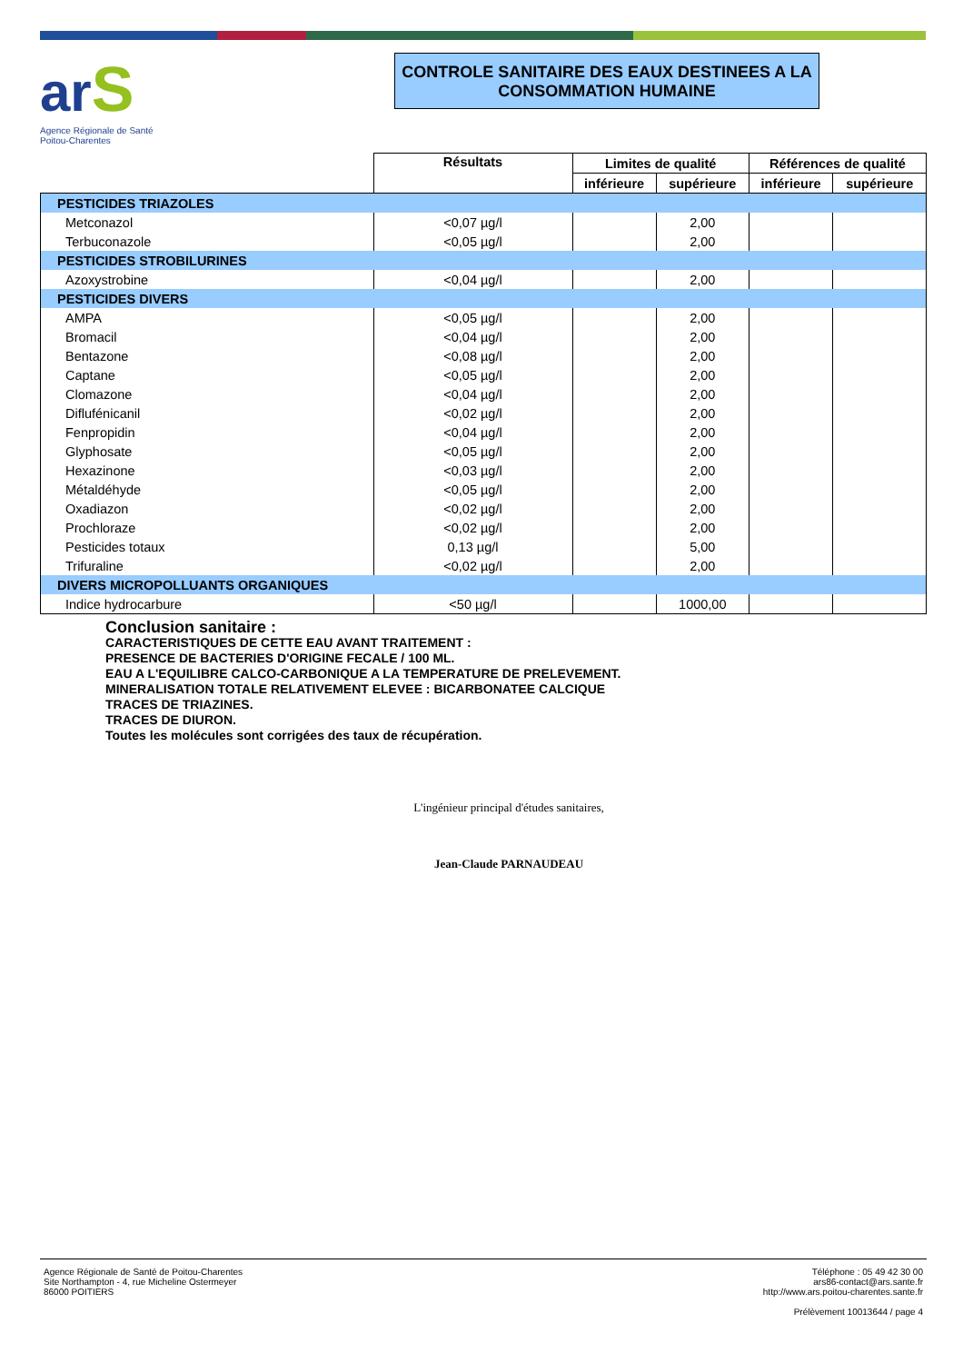ar S
Agence Régionale de Santé
Poitou-Charentes
CONTROLE SANITAIRE DES EAUX DESTINEES A LA CONSOMMATION HUMAINE
| | Résultats | Limites de qualité | | Références de qualité | |
| | | inférieure | supérieure | inférieure | supérieure |
| PESTICIDES TRIAZOLES | | | | | |
| Metconazol | <0,07 µg/l | | 2,00 | | |
| Terbuconazole | <0,05 µg/l | | 2,00 | | |
| PESTICIDES STROBILURINES | | | | | |
| Azoxystrobine | <0,04 µg/l | | 2,00 | | |
| PESTICIDES DIVERS | | | | | |
| AMPA | <0,05 µg/l | | 2,00 | | |
| Bromacil | <0,04 µg/l | | 2,00 | | |
| Bentazone | <0,08 µg/l | | 2,00 | | |
| Captane | <0,05 µg/l | | 2,00 | | |
| Clomazone | <0,04 µg/l | | 2,00 | | |
| Diflufénicanil | <0,02 µg/l | | 2,00 | | |
| Fenpropidin | <0,04 µg/l | | 2,00 | | |
| Glyphosate | <0,05 µg/l | | 2,00 | | |
| Hexazinone | <0,03 µg/l | | 2,00 | | |
| Métaldéhyde | <0,05 µg/l | | 2,00 | | |
| Oxadiazon | <0,02 µg/l | | 2,00 | | |
| Prochloraze | <0,02 µg/l | | 2,00 | | |
| Pesticides totaux | 0,13 µg/l | | 5,00 | | |
| Trifuraline | <0,02 µg/l | | 2,00 | | |
| DIVERS MICROPOLLUANTS ORGANIQUES | | | | | |
| Indice hydrocarbure | <50 µg/l | | 1000,00 | | |
Conclusion sanitaire :
CARACTERISTIQUES DE CETTE EAU AVANT TRAITEMENT :
PRESENCE DE BACTERIES D'ORIGINE FECALE / 100 ML.
EAU A L'EQUILIBRE CALCO-CARBONIQUE A LA TEMPERATURE DE PRELEVEMENT.
MINERALISATION TOTALE RELATIVEMENT ELEVEE : BICARBONATEE CALCIQUE
TRACES DE TRIAZINES.
TRACES DE DIURON.
Toutes les molécules sont corrigées des taux de récupération.
L'ingénieur principal d'études sanitaires,
Jean-Claude PARNAUDEAU
Agence Régionale de Santé de Poitou-Charentes
Site Northampton - 4, rue Micheline Ostermeyer
86000 POITIERS
Téléphone : 05 49 42 30 00
ars86-contact@ars.sante.fr
http://www.ars.poitou-charentes.sante.fr
Prélèvement 10013644 / page 4